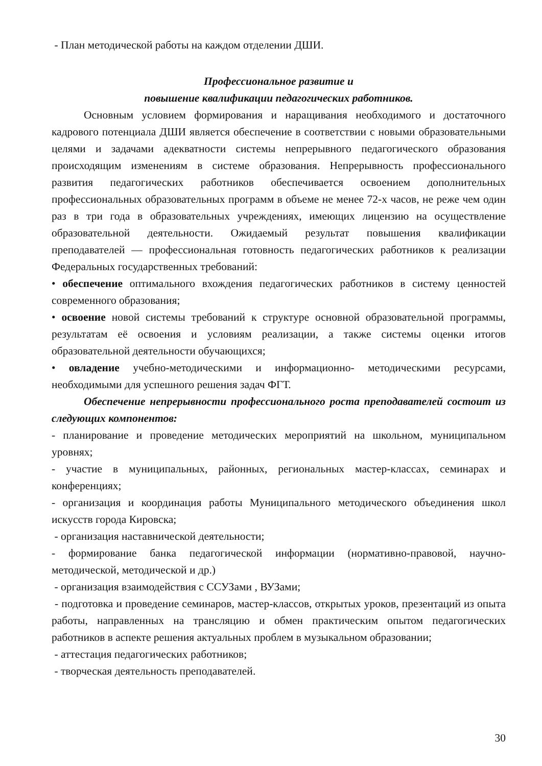- План методической работы на каждом отделении ДШИ.
Профессиональное развитие и
повышение квалификации педагогических работников.
Основным условием формирования и наращивания необходимого и достаточного кадрового потенциала ДШИ является обеспечение в соответствии с новыми образовательными целями и задачами адекватности системы непрерывного педагогического образования происходящим изменениям в системе образования. Непрерывность профессионального развития педагогических работников обеспечивается освоением дополнительных профессиональных образовательных программ в объеме не менее 72-х часов, не реже чем один раз в три года в образовательных учреждениях, имеющих лицензию на осуществление образовательной деятельности. Ожидаемый результат повышения квалификации преподавателей — профессиональная готовность педагогических работников к реализации Федеральных государственных требований:
• обеспечение оптимального вхождения педагогических работников в систему ценностей современного образования;
• освоение новой системы требований к структуре основной образовательной программы, результатам её освоения и условиям реализации, а также системы оценки итогов образовательной деятельности обучающихся;
• овладение учебно-методическими и информационно- методическими ресурсами, необходимыми для успешного решения задач ФГТ.
Обеспечение непрерывности профессионального роста преподавателей состоит из следующих компонентов:
- планирование и проведение методических мероприятий на школьном, муниципальном уровнях;
- участие в муниципальных, районных, региональных мастер-классах, семинарах и конференциях;
- организация и координация работы Муниципального методического объединения школ искусств города Кировска;
- организация наставнической деятельности;
- формирование банка педагогической информации (нормативно-правовой, научно-методической, методической и др.)
- организация взаимодействия с ССУЗами , ВУЗами;
- подготовка и проведение семинаров, мастер-классов, открытых уроков, презентаций из опыта работы, направленных на трансляцию и обмен практическим опытом педагогических работников в аспекте решения актуальных проблем в музыкальном образовании;
- аттестация педагогических работников;
- творческая деятельность преподавателей.
30